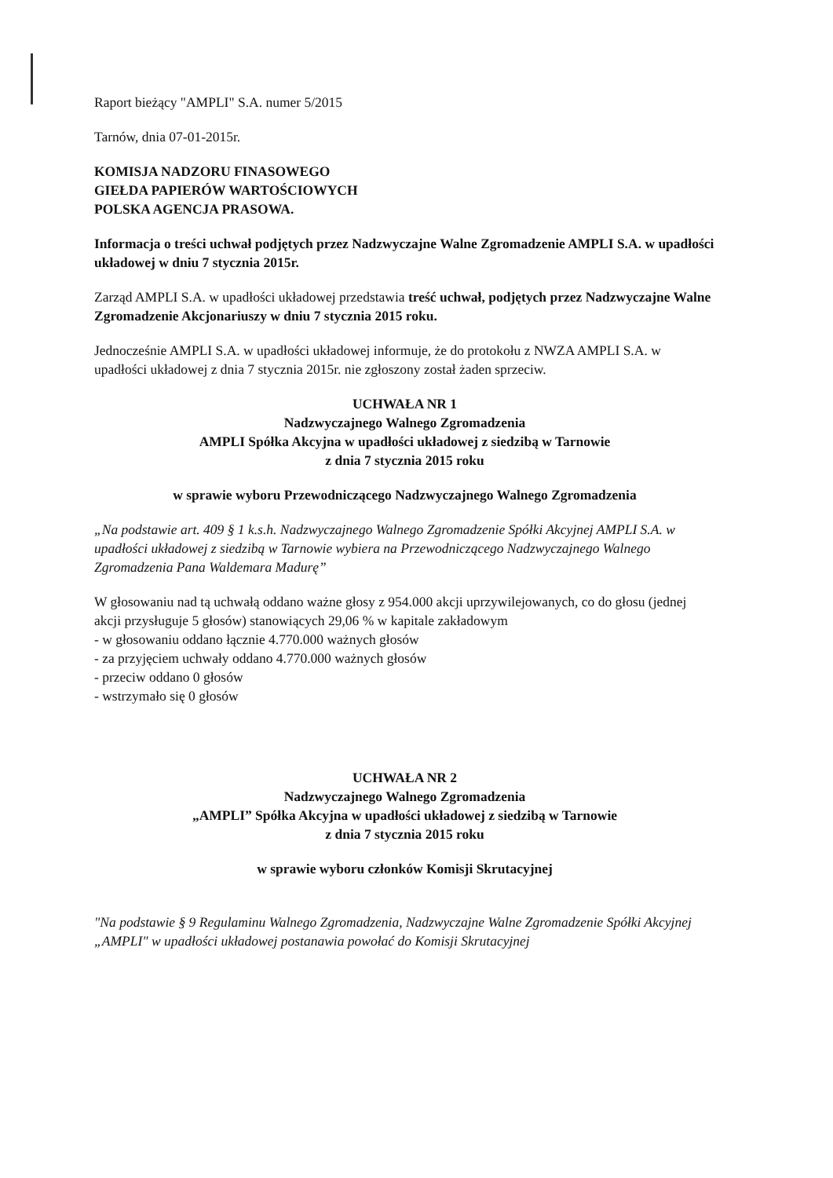Raport bieżący "AMPLI" S.A. numer 5/2015
Tarnów, dnia 07-01-2015r.
KOMISJA NADZORU FINASOWEGO
GIEŁDA PAPIERÓW WARTOŚCIOWYCH
POLSKA AGENCJA PRASOWA.
Informacja o treści uchwał podjętych przez Nadzwyczajne Walne Zgromadzenie AMPLI S.A. w upadłości układowej w dniu 7 stycznia 2015r.
Zarząd AMPLI S.A. w upadłości układowej przedstawia treść uchwał, podjętych przez Nadzwyczajne Walne Zgromadzenie Akcjonariuszy w dniu 7 stycznia 2015 roku.
Jednocześnie AMPLI S.A. w upadłości układowej informuje, że do protokołu z NWZA AMPLI S.A. w upadłości układowej z dnia 7 stycznia 2015r. nie zgłoszony został żaden sprzeciw.
UCHWAŁA NR 1
Nadzwyczajnego Walnego Zgromadzenia
AMPLI Spółka Akcyjna w upadłości układowej z siedzibą w Tarnowie
z dnia 7 stycznia 2015 roku
w sprawie wyboru Przewodniczącego Nadzwyczajnego Walnego Zgromadzenia
„Na podstawie art. 409 § 1 k.s.h. Nadzwyczajnego Walnego Zgromadzenie Spółki Akcyjnej AMPLI S.A. w upadłości układowej z siedzibą w Tarnowie wybiera na Przewodniczącego Nadzwyczajnego Walnego Zgromadzenia Pana Waldemara Madurę”
W głosowaniu nad tą uchwałą oddano ważne głosy z 954.000 akcji uprzywilejowanych, co do głosu (jednej akcji przysługuje 5 głosów) stanowiących 29,06 % w kapitale zakładowym
- w głosowaniu oddano łącznie 4.770.000 ważnych głosów
- za przyjęciem uchwały oddano 4.770.000 ważnych głosów
- przeciw oddano 0 głosów
- wstrzymało się 0 głosów
UCHWAŁA NR 2
Nadzwyczajnego Walnego Zgromadzenia
„AMPLI” Spółka Akcyjna w upadłości układowej z siedzibą w Tarnowie
z dnia 7 stycznia 2015 roku
w sprawie wyboru członków Komisji Skrutacyjnej
"Na podstawie § 9 Regulaminu Walnego Zgromadzenia, Nadzwyczajne Walne Zgromadzenie Spółki Akcyjnej „AMPLI" w upadłości układowej postanawia powołać do Komisji Skrutacyjnej